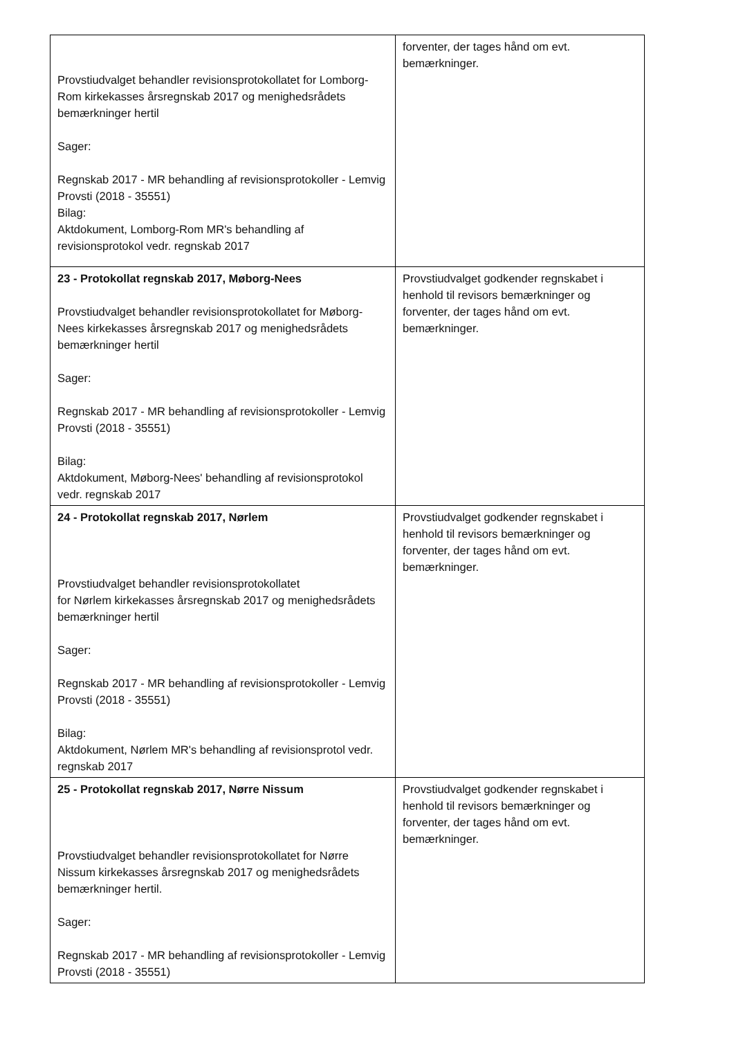| Provstiudvalget behandler revisionsprotokollatet for Lomborg-Rom kirkekasses årsregnskab 2017 og menighedsrådets bemærkninger hertil Sager: Regnskab 2017 - MR behandling af revisionsprotokoller - Lemvig Provsti (2018 - 35551) Bilag: Aktdokument, Lomborg-Rom MR's behandling af revisionsprotokol vedr. regnskab 2017 | forventer, der tages hånd om evt. bemærkninger. |
| 23 - Protokollat regnskab 2017, Møborg-Nees Provstiudvalget behandler revisionsprotokollatet for Møborg-Nees kirkekasses årsregnskab 2017 og menighedsrådets bemærkninger hertil Sager: Regnskab 2017 - MR behandling af revisionsprotokoller - Lemvig Provsti (2018 - 35551) Bilag: Aktdokument, Møborg-Nees' behandling af revisionsprotokol vedr. regnskab 2017 | Provstiudvalget godkender regnskabet i henhold til revisors bemærkninger og forventer, der tages hånd om evt. bemærkninger. |
| 24 - Protokollat regnskab 2017, Nørlem Provstiudvalget behandler revisionsprotokollatet for Nørlem kirkekasses årsregnskab 2017 og menighedsrådets bemærkninger hertil Sager: Regnskab 2017 - MR behandling af revisionsprotokoller - Lemvig Provsti (2018 - 35551) Bilag: Aktdokument, Nørlem MR's behandling af revisionsprotol vedr. regnskab 2017 | Provstiudvalget godkender regnskabet i henhold til revisors bemærkninger og forventer, der tages hånd om evt. bemærkninger. |
| 25 - Protokollat regnskab 2017, Nørre Nissum Provstiudvalget behandler revisionsprotokollatet for Nørre Nissum kirkekasses årsregnskab 2017 og menighedsrådets bemærkninger hertil. Sager: Regnskab 2017 - MR behandling af revisionsprotokoller - Lemvig Provsti (2018 - 35551) | Provstiudvalget godkender regnskabet i henhold til revisors bemærkninger og forventer, der tages hånd om evt. bemærkninger. |